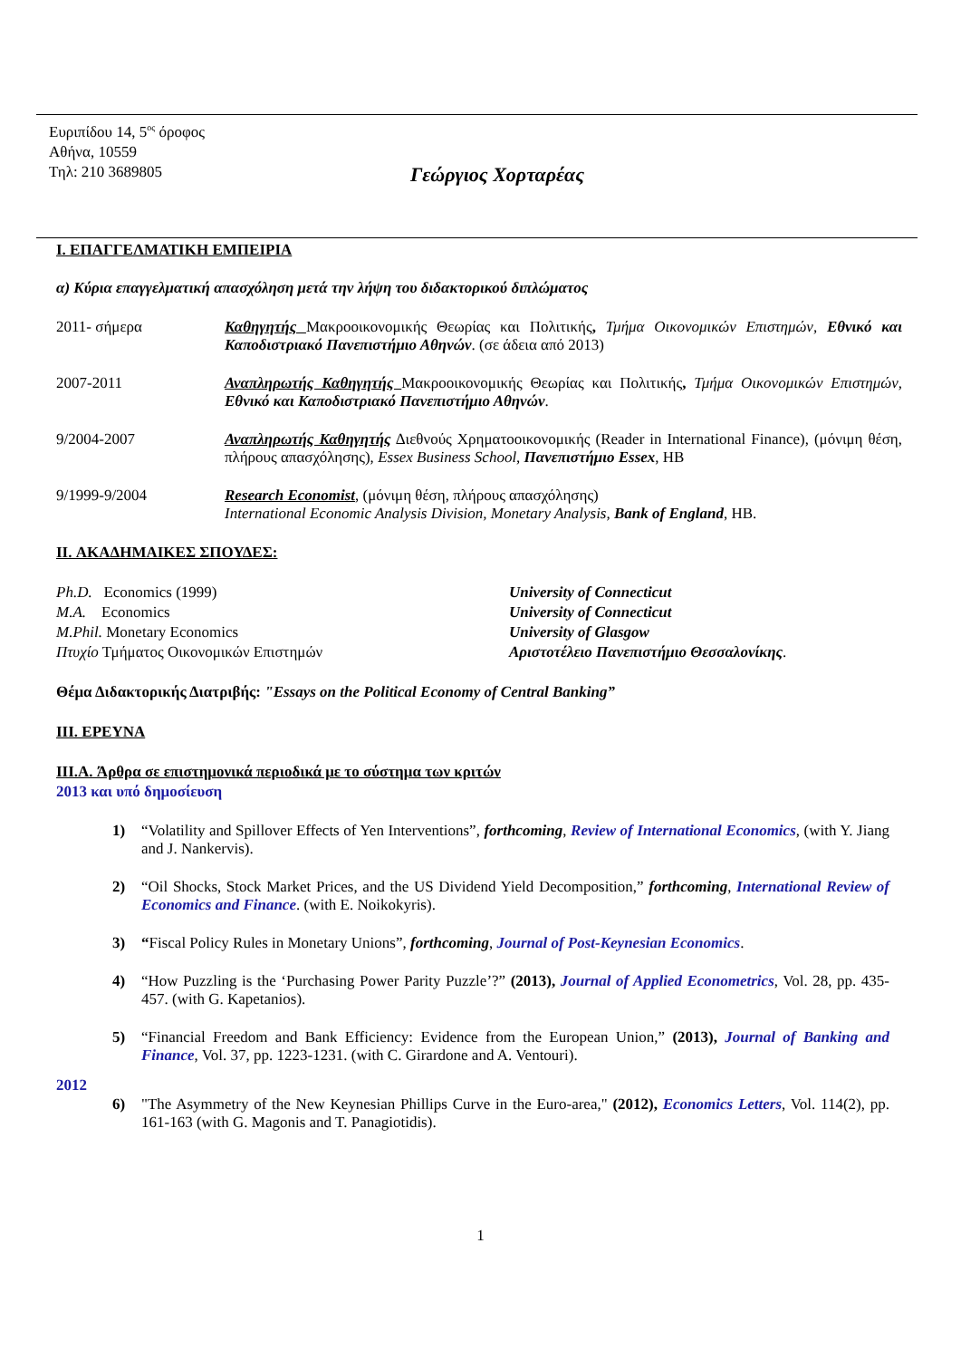Ευριπίδου 14, 5<sup>ος</sup> όροφος
Αθήνα, 10559
Τηλ: 210 3689805
Γεώργιος Χορταρέας
I. ΕΠΑΓΓΕΛΜΑΤΙΚΗ ΕΜΠΕΙΡΙΑ
α) Κύρια επαγγελματική απασχόληση μετά την λήψη του διδακτορικού διπλώματος
2011- σήμερα Καθηγητής Μακροοικονομικής Θεωρίας και Πολιτικής, Τμήμα Οικονομικών Επιστημών, Εθνικό και Καποδιστριακό Πανεπιστήμιο Αθηνών. (σε άδεια από 2013)
2007-2011 Αναπληρωτής Καθηγητής Μακροοικονομικής Θεωρίας και Πολιτικής, Τμήμα Οικονομικών Επιστημών, Εθνικό και Καποδιστριακό Πανεπιστήμιο Αθηνών.
9/2004-2007 Αναπληρωτής Καθηγητής Διεθνούς Χρηματοοικονομικής (Reader in International Finance), (μόνιμη θέση, πλήρους απασχόλησης), Essex Business School, Πανεπιστήμιο Essex, HB
9/1999-9/2004 Research Economist, (μόνιμη θέση, πλήρους απασχόλησης)
International Economic Analysis Division, Monetary Analysis, Bank of England, HB.
II. ΑΚΑΔΗΜΑΙΚΕΣ ΣΠΟΥΔΕΣ:
Ph.D. Economics (1999)
M.A. Economics
M.Phil. Monetary Economics
Πτυχίο Τμήματος Οικονομικών Επιστημών
University of Connecticut
University of Connecticut
University of Glasgow
Αριστοτέλειο Πανεπιστήμιο Θεσσαλονίκης.
Θέμα Διδακτορικής Διατριβής: "Essays on the Political Economy of Central Banking”
III. ΕΡΕΥΝΑ
III.A. Άρθρα σε επιστημονικά περιοδικά με το σύστημα των κριτών
2013 και υπό δημοσίευση
1) “Volatility and Spillover Effects of Yen Interventions”, forthcoming, Review of International Economics, (with Y. Jiang and J. Nankervis).
2) “Oil Shocks, Stock Market Prices, and the US Dividend Yield Decomposition,” forthcoming, International Review of Economics and Finance. (with E. Noikokyris).
3) “Fiscal Policy Rules in Monetary Unions”, forthcoming, Journal of Post-Keynesian Economics.
4) “How Puzzling is the ‘Purchasing Power Parity Puzzle’?” (2013), Journal of Applied Econometrics, Vol. 28, pp. 435-457. (with G. Kapetanios).
5) “Financial Freedom and Bank Efficiency: Evidence from the European Union,” (2013), Journal of Banking and Finance, Vol. 37, pp. 1223-1231. (with C. Girardone and A. Ventouri).
2012
6) "The Asymmetry of the New Keynesian Phillips Curve in the Euro-area," (2012), Economics Letters, Vol. 114(2), pp. 161-163 (with G. Magonis and T. Panagiotidis).
1